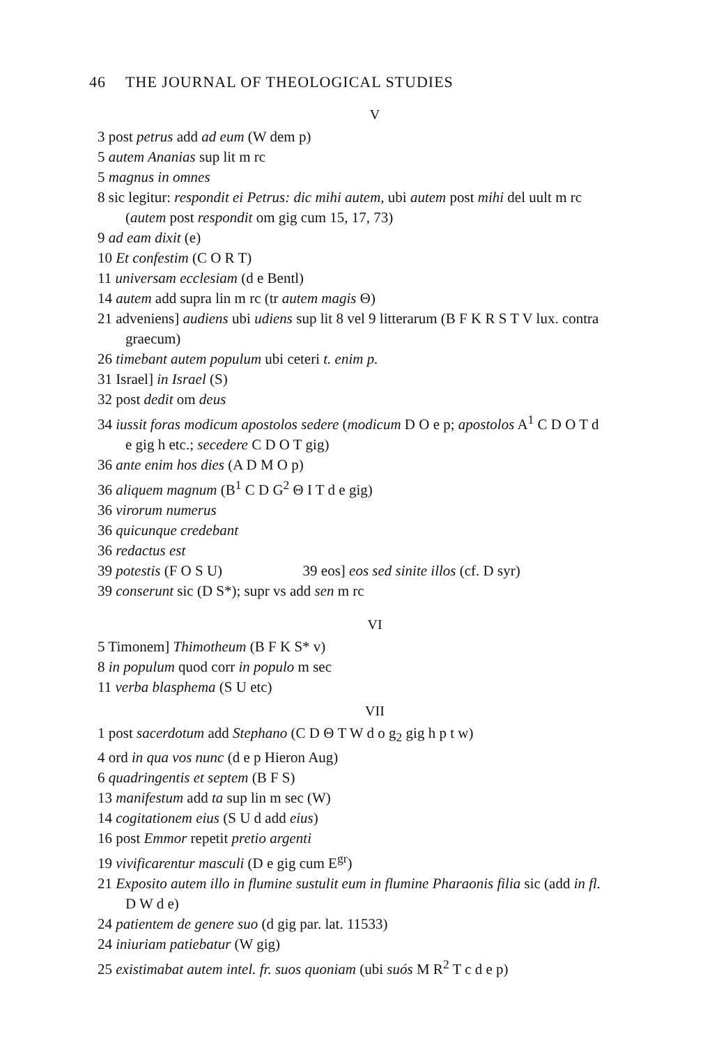46 THE JOURNAL OF THEOLOGICAL STUDIES
V
3 post petrus add ad eum (W dem p)
5 autem Ananias sup lit m rc
5 magnus in omnes
8 sic legitur: respondit ei Petrus: dic mihi autem, ubi autem post mihi del uult m rc (autem post respondit om gig cum 15, 17, 73)
9 ad eam dixit (e)
10 Et confestim (C O R T)
11 universam ecclesiam (d e Bentl)
14 autem add supra lin m rc (tr autem magis Θ)
21 adveniens] audiens ubi udiens sup lit 8 vel 9 litterarum (B F K R S T V lux. contra graecum)
26 timebant autem populum ubi ceteri t. enim p.
31 Israel] in Israel (S)
32 post dedit om deus
34 iussit foras modicum apostolos sedere (modicum D O e p; apostolos A<sup>1</sup> C D O T d e gig h etc.; secedere C D O T gig)
36 ante enim hos dies (A D M O p)
36 aliquem magnum (B<sup>1</sup> C D G<sup>2</sup> Θ I T d e gig)
36 virorum numerus
36 quicunque credebant
36 redactus est
39 potestis (F O S U) 39 eos] eos sed sinite illos (cf. D syr)
39 conserunt sic (D S*); supr vs add sen m rc
VI
5 Timonem] Thimotheum (B F K S* v)
8 in populum quod corr in populo m sec
11 verba blasphema (S U etc)
VII
1 post sacerdotum add Stephano (C D Θ T W d o g<sub>2</sub> gig h p t w)
4 ord in qua vos nunc (d e p Hieron Aug)
6 quadringentis et septem (B F S)
13 manifestum add ta sup lin m sec (W)
14 cogitationem eius (S U d add eius)
16 post Emmor repetit pretio argenti
19 vivificarentur masculi (D e gig cum E<sup>gr</sup>)
21 Exposito autem illo in flumine sustulit eum in flumine Pharaonis filia sic (add in fl. D W d e)
24 patientem de genere suo (d gig par. lat. 11533)
24 iniuriam patiebatur (W gig)
25 existimabat autem intel. fr. suos quoniam (ubi suós M R<sup>2</sup> T c d e p)